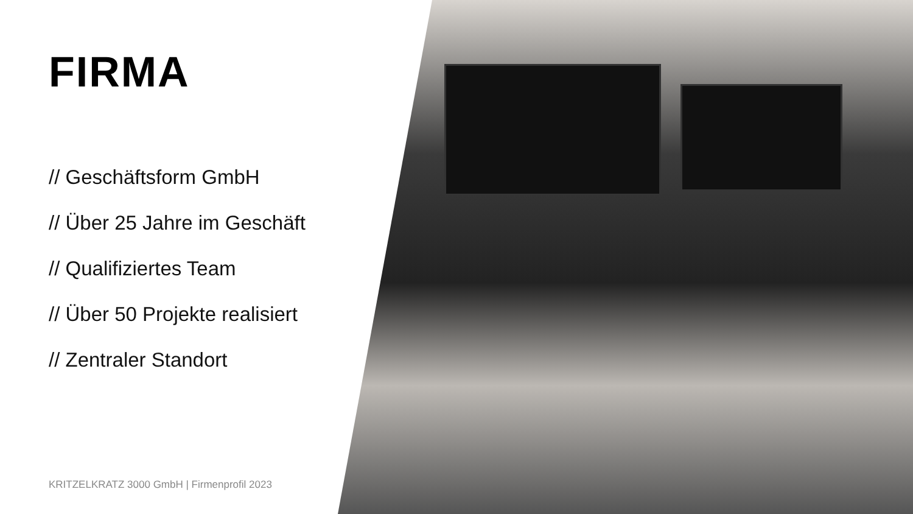FIRMA
// Geschäftsform GmbH
// Über 25 Jahre im Geschäft
// Qualifiziertes Team
// Über 50 Projekte realisiert
// Zentraler Standort
KRITZELKRATZ 3000 GmbH | Firmenprofil 2023